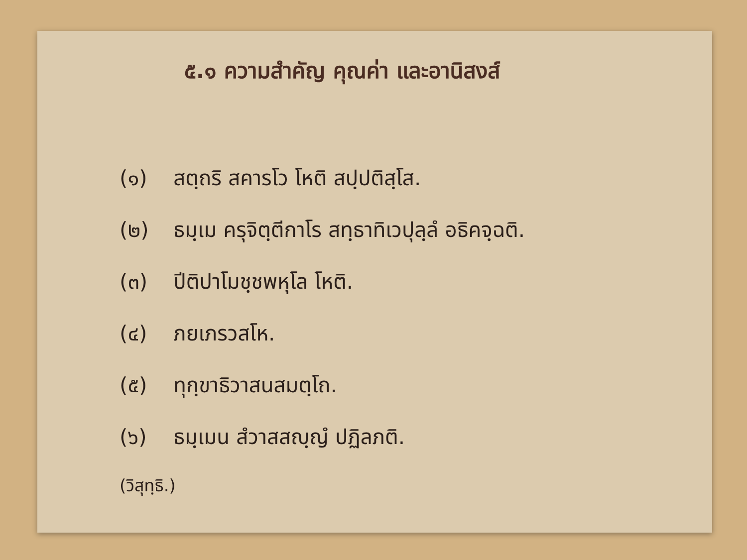๕.๑ ความสำคัญ คุณค่า และอานิสงส์
(๑) สตฺถริ สคารโว โหติ สปฺปติสฺโส.
(๒) ธมฺเม ครุจิตฺตีกาโร สทฺธาทิเวปุลฺลํ อธิคจฺฉติ.
(๓) ปีติปาโมชฺชพหุโล โหติ.
(๔) ภยเภรวสโห.
(๕) ทุกฺขาธิวาสนสมตฺโถ.
(๖) ธมฺเมน สํวาสสญฺญํ ปฏิลภติ.
(วิสุทฺธิ.)